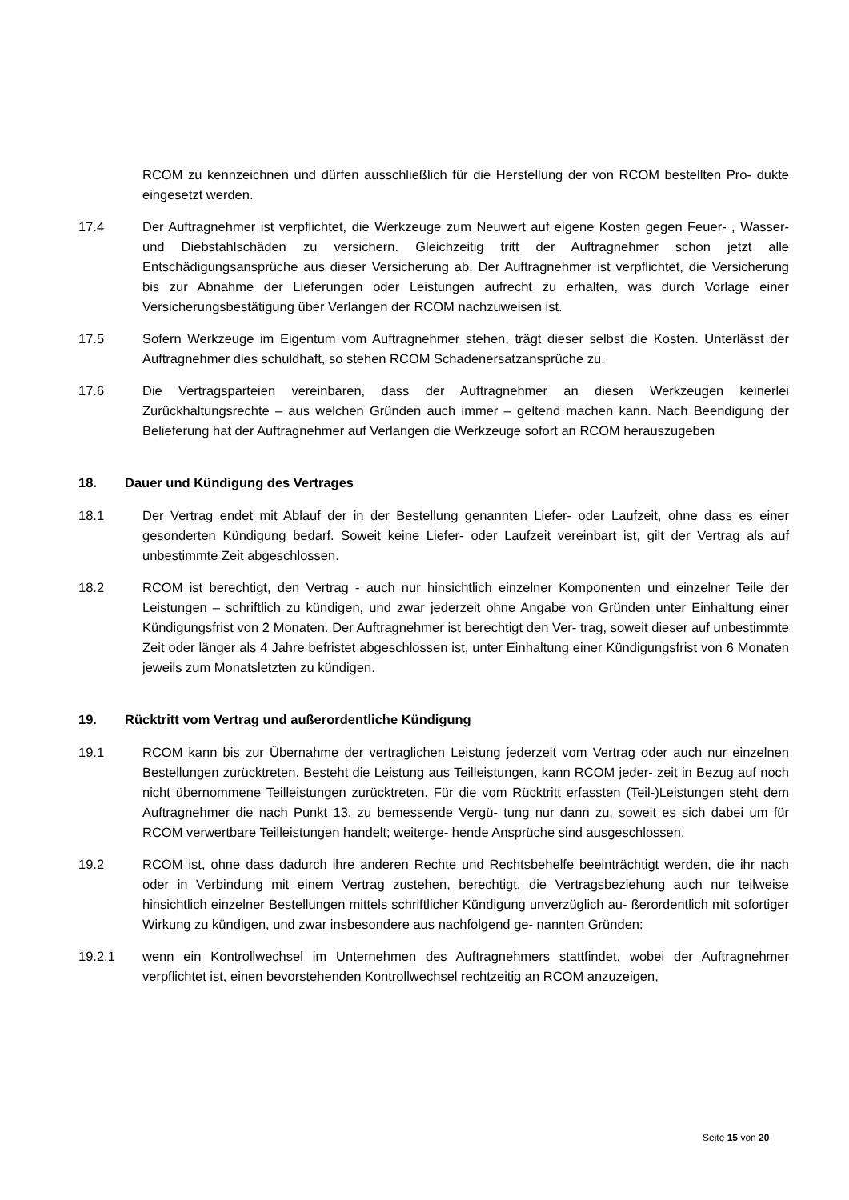RCOM zu kennzeichnen und dürfen ausschließlich für die Herstellung der von RCOM bestellten Pro- dukte eingesetzt werden.
17.4 Der Auftragnehmer ist verpflichtet, die Werkzeuge zum Neuwert auf eigene Kosten gegen Feuer- , Wasser- und Diebstahlschäden zu versichern. Gleichzeitig tritt der Auftragnehmer schon jetzt alle Entschädigungsansprüche aus dieser Versicherung ab. Der Auftragnehmer ist verpflichtet, die Versicherung bis zur Abnahme der Lieferungen oder Leistungen aufrecht zu erhalten, was durch Vorlage einer Versicherungsbestätigung über Verlangen der RCOM nachzuweisen ist.
17.5 Sofern Werkzeuge im Eigentum vom Auftragnehmer stehen, trägt dieser selbst die Kosten. Unterlässt der Auftragnehmer dies schuldhaft, so stehen RCOM Schadenersatzansprüche zu.
17.6 Die Vertragsparteien vereinbaren, dass der Auftragnehmer an diesen Werkzeugen keinerlei Zurückhaltungsrechte – aus welchen Gründen auch immer – geltend machen kann. Nach Beendigung der Belieferung hat der Auftragnehmer auf Verlangen die Werkzeuge sofort an RCOM herauszugeben
18. Dauer und Kündigung des Vertrages
18.1 Der Vertrag endet mit Ablauf der in der Bestellung genannten Liefer- oder Laufzeit, ohne dass es einer gesonderten Kündigung bedarf. Soweit keine Liefer- oder Laufzeit vereinbart ist, gilt der Vertrag als auf unbestimmte Zeit abgeschlossen.
18.2 RCOM ist berechtigt, den Vertrag - auch nur hinsichtlich einzelner Komponenten und einzelner Teile der Leistungen – schriftlich zu kündigen, und zwar jederzeit ohne Angabe von Gründen unter Einhaltung einer Kündigungsfrist von 2 Monaten. Der Auftragnehmer ist berechtigt den Ver- trag, soweit dieser auf unbestimmte Zeit oder länger als 4 Jahre befristet abgeschlossen ist, unter Einhaltung einer Kündigungsfrist von 6 Monaten jeweils zum Monatsletzten zu kündigen.
19. Rücktritt vom Vertrag und außerordentliche Kündigung
19.1 RCOM kann bis zur Übernahme der vertraglichen Leistung jederzeit vom Vertrag oder auch nur einzelnen Bestellungen zurücktreten. Besteht die Leistung aus Teilleistungen, kann RCOM jeder- zeit in Bezug auf noch nicht übernommene Teilleistungen zurücktreten. Für die vom Rücktritt erfassten (Teil-)Leistungen steht dem Auftragnehmer die nach Punkt 13. zu bemessende Vergü- tung nur dann zu, soweit es sich dabei um für RCOM verwertbare Teilleistungen handelt; weiterge- hende Ansprüche sind ausgeschlossen.
19.2 RCOM ist, ohne dass dadurch ihre anderen Rechte und Rechtsbehelfe beeinträchtigt werden, die ihr nach oder in Verbindung mit einem Vertrag zustehen, berechtigt, die Vertragsbeziehung auch nur teilweise hinsichtlich einzelner Bestellungen mittels schriftlicher Kündigung unverzüglich au- ßerordentlich mit sofortiger Wirkung zu kündigen, und zwar insbesondere aus nachfolgend ge- nannten Gründen:
19.2.1 wenn ein Kontrollwechsel im Unternehmen des Auftragnehmers stattfindet, wobei der Auftragnehmer verpflichtet ist, einen bevorstehenden Kontrollwechsel rechtzeitig an RCOM anzuzeigen,
Seite 15 von 20